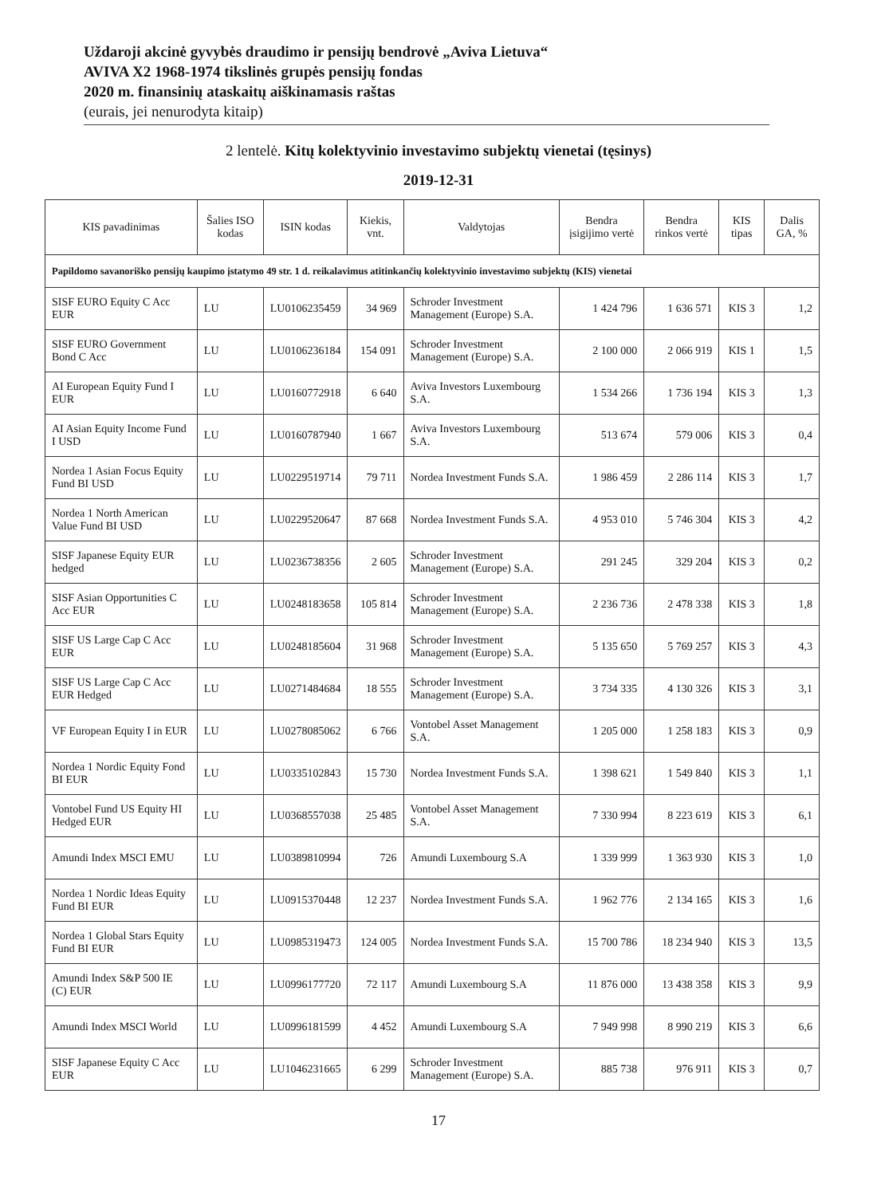Uždaroji akcinė gyvybės draudimo ir pensijų bendrovė „Aviva Lietuva“AVIVA X2 1968-1974 tikslinės grupės pensijų fondas
2020 m. finansinių ataskaitų aiškinamasis raštas
(eurais, jei nenurodyta kitaip)
2 lentelė. Kitų kolektyvinio investavimo subjektų vienetai (tęsinys)
2019-12-31
| KIS pavadinimas | Šalies ISO kodas | ISIN kodas | Kiekis, vnt. | Valdytojas | Bendra įsigijimo vertė | Bendra rinkos vertė | KIS tipas | Dalis GA, % |
| --- | --- | --- | --- | --- | --- | --- | --- | --- |
| Papildomo savanoriško pensijų kaupimo įstatymo 49 str. 1 d. reikalavimus atitinkančių kolektyvinio investavimo subjektų (KIS) vienetai | | | | | | | | |
| SISF EURO Equity C Acc EUR | LU | LU0106235459 | 34 969 | Schroder Investment Management (Europe) S.A. | 1 424 796 | 1 636 571 | KIS 3 | 1,2 |
| SISF EURO Government Bond C Acc | LU | LU0106236184 | 154 091 | Schroder Investment Management (Europe) S.A. | 2 100 000 | 2 066 919 | KIS 1 | 1,5 |
| AI European Equity Fund I EUR | LU | LU0160772918 | 6 640 | Aviva Investors Luxembourg S.A. | 1 534 266 | 1 736 194 | KIS 3 | 1,3 |
| AI Asian Equity Income Fund I USD | LU | LU0160787940 | 1 667 | Aviva Investors Luxembourg S.A. | 513 674 | 579 006 | KIS 3 | 0,4 |
| Nordea 1 Asian Focus Equity Fund BI USD | LU | LU0229519714 | 79 711 | Nordea Investment Funds S.A. | 1 986 459 | 2 286 114 | KIS 3 | 1,7 |
| Nordea 1 North American Value Fund BI USD | LU | LU0229520647 | 87 668 | Nordea Investment Funds S.A. | 4 953 010 | 5 746 304 | KIS 3 | 4,2 |
| SISF Japanese Equity EUR hedged | LU | LU0236738356 | 2 605 | Schroder Investment Management (Europe) S.A. | 291 245 | 329 204 | KIS 3 | 0,2 |
| SISF Asian Opportunities C Acc EUR | LU | LU0248183658 | 105 814 | Schroder Investment Management (Europe) S.A. | 2 236 736 | 2 478 338 | KIS 3 | 1,8 |
| SISF US Large Cap C Acc EUR | LU | LU0248185604 | 31 968 | Schroder Investment Management (Europe) S.A. | 5 135 650 | 5 769 257 | KIS 3 | 4,3 |
| SISF US Large Cap C Acc EUR Hedged | LU | LU0271484684 | 18 555 | Schroder Investment Management (Europe) S.A. | 3 734 335 | 4 130 326 | KIS 3 | 3,1 |
| VF European Equity I in EUR | LU | LU0278085062 | 6 766 | Vontobel Asset Management S.A. | 1 205 000 | 1 258 183 | KIS 3 | 0,9 |
| Nordea 1 Nordic Equity Fond BI EUR | LU | LU0335102843 | 15 730 | Nordea Investment Funds S.A. | 1 398 621 | 1 549 840 | KIS 3 | 1,1 |
| Vontobel Fund US Equity HI Hedged EUR | LU | LU0368557038 | 25 485 | Vontobel Asset Management S.A. | 7 330 994 | 8 223 619 | KIS 3 | 6,1 |
| Amundi Index MSCI EMU | LU | LU0389810994 | 726 | Amundi Luxembourg S.A | 1 339 999 | 1 363 930 | KIS 3 | 1,0 |
| Nordea 1 Nordic Ideas Equity Fund BI EUR | LU | LU0915370448 | 12 237 | Nordea Investment Funds S.A. | 1 962 776 | 2 134 165 | KIS 3 | 1,6 |
| Nordea 1 Global Stars Equity Fund BI EUR | LU | LU0985319473 | 124 005 | Nordea Investment Funds S.A. | 15 700 786 | 18 234 940 | KIS 3 | 13,5 |
| Amundi Index S&P 500 IE (C) EUR | LU | LU0996177720 | 72 117 | Amundi Luxembourg S.A | 11 876 000 | 13 438 358 | KIS 3 | 9,9 |
| Amundi Index MSCI World | LU | LU0996181599 | 4 452 | Amundi Luxembourg S.A | 7 949 998 | 8 990 219 | KIS 3 | 6,6 |
| SISF Japanese Equity C Acc EUR | LU | LU1046231665 | 6 299 | Schroder Investment Management (Europe) S.A. | 885 738 | 976 911 | KIS 3 | 0,7 |
17